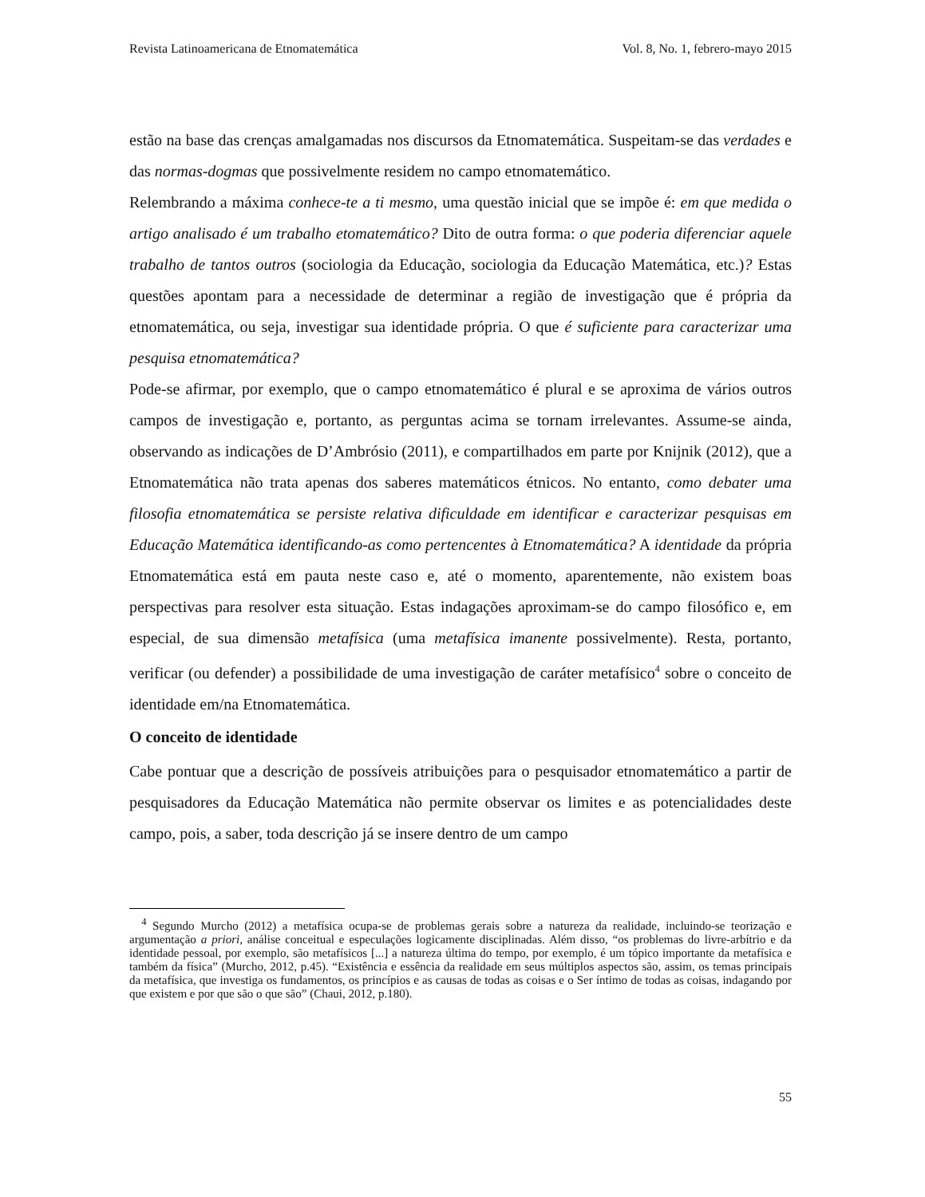Revista Latinoamericana de Etnomatemática Vol. 8, No. 1, febrero-mayo 2015
estão na base das crenças amalgamadas nos discursos da Etnomatemática. Suspeitam-se das verdades e das normas-dogmas que possivelmente residem no campo etnomatemático.
Relembrando a máxima conhece-te a ti mesmo, uma questão inicial que se impõe é: em que medida o artigo analisado é um trabalho etomatemático? Dito de outra forma: o que poderia diferenciar aquele trabalho de tantos outros (sociologia da Educação, sociologia da Educação Matemática, etc.)? Estas questões apontam para a necessidade de determinar a região de investigação que é própria da etnomatemática, ou seja, investigar sua identidade própria. O que é suficiente para caracterizar uma pesquisa etnomatemática?
Pode-se afirmar, por exemplo, que o campo etnomatemático é plural e se aproxima de vários outros campos de investigação e, portanto, as perguntas acima se tornam irrelevantes. Assume-se ainda, observando as indicações de D’Ambrósio (2011), e compartilhados em parte por Knijnik (2012), que a Etnomatemática não trata apenas dos saberes matemáticos étnicos. No entanto, como debater uma filosofia etnomatemática se persiste relativa dificuldade em identificar e caracterizar pesquisas em Educação Matemática identificando-as como pertencentes à Etnomatemática? A identidade da própria Etnomatemática está em pauta neste caso e, até o momento, aparentemente, não existem boas perspectivas para resolver esta situação. Estas indagações aproximam-se do campo filosófico e, em especial, de sua dimensão metafísica (uma metafísica imanente possivelmente). Resta, portanto, verificar (ou defender) a possibilidade de uma investigação de caráter metafísico<sup>4</sup> sobre o conceito de identidade em/na Etnomatemática.
O conceito de identidade
Cabe pontuar que a descrição de possíveis atribuições para o pesquisador etnomatemático a partir de pesquisadores da Educação Matemática não permite observar os limites e as potencialidades deste campo, pois, a saber, toda descrição já se insere dentro de um campo
<sup>4</sup> Segundo Murcho (2012) a metafísica ocupa-se de problemas gerais sobre a natureza da realidade, incluindo-se teorização e argumentação a priori, análise conceitual e especulações logicamente disciplinadas. Além disso, “os problemas do livre-arbítrio e da identidade pessoal, por exemplo, são metafísicos [...] a natureza última do tempo, por exemplo, é um tópico importante da metafísica e também da física” (Murcho, 2012, p.45). “Existência e essência da realidade em seus múltiplos aspectos são, assim, os temas principais da metafísica, que investiga os fundamentos, os princípios e as causas de todas as coisas e o Ser íntimo de todas as coisas, indagando por que existem e por que são o que são” (Chaui, 2012, p.180).
55